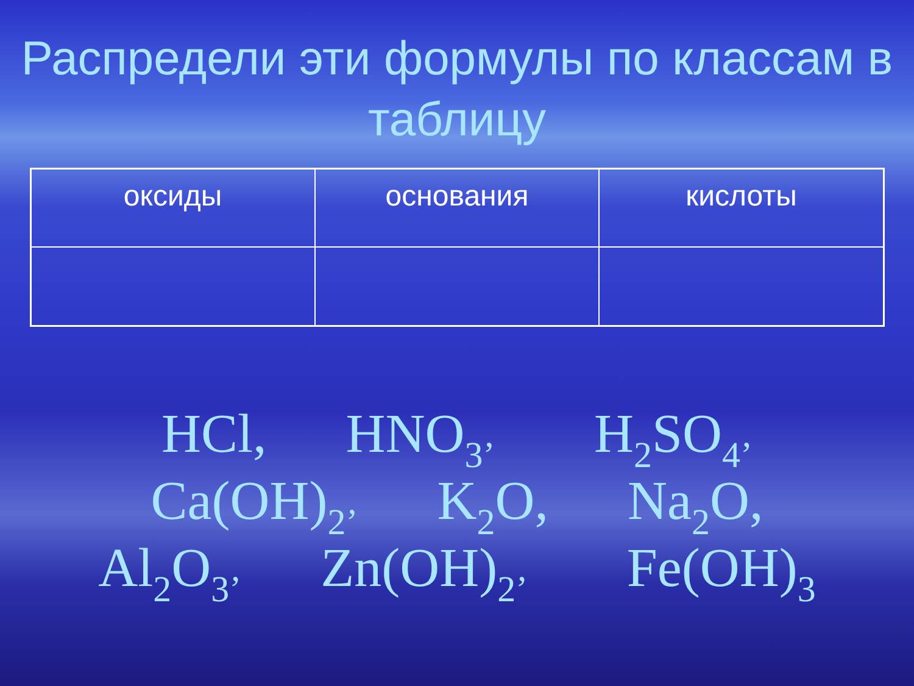Распредели эти формулы по классам в таблицу
| оксиды | основания | кислоты |
| --- | --- | --- |
HCl, HNO<sub>3’</sub> H<sub>2</sub>SO<sub>4’</sub>
Ca(OH)<sub>2’</sub> K<sub>2</sub>O, Na<sub>2</sub>O,
Al<sub>2</sub>O<sub>3’</sub> Zn(OH)<sub>2’</sub> Fe(OH)<sub>3</sub>